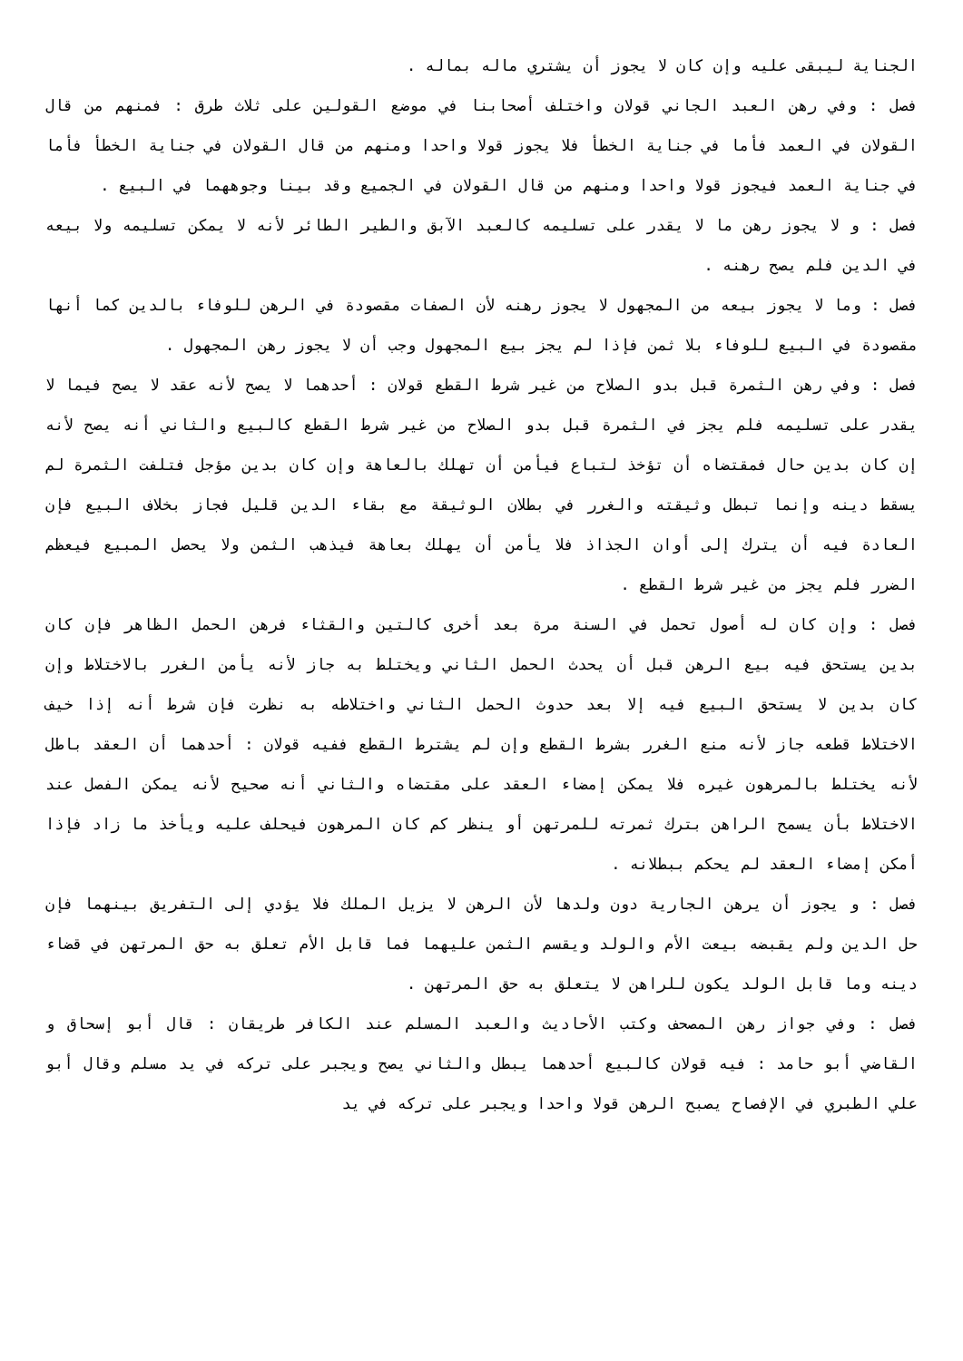الجناية ليبقى عليه وإن كان لا يجوز أن يشتري ماله بماله .
فصل : وفي رهن العبد الجاني قولان واختلف أصحابنا في موضع القولين على ثلاث طرق : فمنهم من قال القولان في العمد فأما في جناية الخطأ فلا يجوز قولا واحدا ومنهم من قال القولان في جناية الخطأ فأما في جناية العمد فيجوز قولا واحدا ومنهم من قال القولان في الجميع وقد بينا وجوههما في البيع .
فصل : و لا يجوز رهن ما لا يقدر على تسليمه كالعبد الآبق والطير الطائر لأنه لا يمكن تسليمه ولا بيعه في الدين فلم يصح رهنه .
فصل : وما لا يجوز بيعه من المجهول لا يجوز رهنه لأن الصفات مقصودة في الرهن للوفاء بالدين كما أنها مقصودة في البيع للوفاء بلا ثمن فإذا لم يجز بيع المجهول وجب أن لا يجوز رهن المجهول .
فصل : وفي رهن الثمرة قبل بدو الصلاح من غير شرط القطع قولان : أحدهما لا يصح لأنه عقد لا يصح فيما لا يقدر على تسليمه فلم يجز في الثمرة قبل بدو الصلاح من غير شرط القطع كالبيع والثاني أنه يصح لأنه إن كان بدين حال فمقتضاه أن تؤخذ لتباع فيأمن أن تهلك بالعاهة وإن كان بدين مؤجل فتلفت الثمرة لم يسقط دينه وإنما تبطل وثيقته والغرر في بطلان الوثيقة مع بقاء الدين قليل فجاز بخلاف البيع فإن العادة فيه أن يترك إلى أوان الجذاذ فلا يأمن أن يهلك بعاهة فيذهب الثمن ولا يحصل المبيع فيعظم الضرر فلم يجز من غير شرط القطع .
فصل : وإن كان له أصول تحمل في السنة مرة بعد أخرى كالتين والقثاء فرهن الحمل الظاهر فإن كان بدين يستحق فيه بيع الرهن قبل أن يحدث الحمل الثاني ويختلط به جاز لأنه يأمن الغرر بالاختلاط وإن كان بدين لا يستحق البيع فيه إلا بعد حدوث الحمل الثاني واختلاطه به نظرت فإن شرط أنه إذا خيف الاختلاط قطعه جاز لأنه منع الغرر بشرط القطع وإن لم يشترط القطع ففيه قولان : أحدهما أن العقد باطل لأنه يختلط بالمرهون غيره فلا يمكن إمضاء العقد على مقتضاه والثاني أنه صحيح لأنه يمكن الفصل عند الاختلاط بأن يسمح الراهن بترك ثمرته للمرتهن أو ينظر كم كان المرهون فيحلف عليه ويأخذ ما زاد فإذا أمكن إمضاء العقد لم يحكم ببطلانه .
فصل : و يجوز أن يرهن الجارية دون ولدها لأن الرهن لا يزيل الملك فلا يؤدي إلى التفريق بينهما فإن حل الدين ولم يقبضه بيعت الأم والولد ويقسم الثمن عليهما فما قابل الأم تعلق به حق المرتهن في قضاء دينه وما قابل الولد يكون للراهن لا يتعلق به حق المرتهن .
فصل : وفي جواز رهن المصحف وكتب الأحاديث والعبد المسلم عند الكافر طريقان : قال أبو إسحاق و القاضي أبو حامد : فيه قولان كالبيع أحدهما يبطل والثاني يصح ويجبر على تركه في يد مسلم وقال أبو علي الطبري في الإفصاح يصبح الرهن قولا واحدا ويجبر على تركه في يد